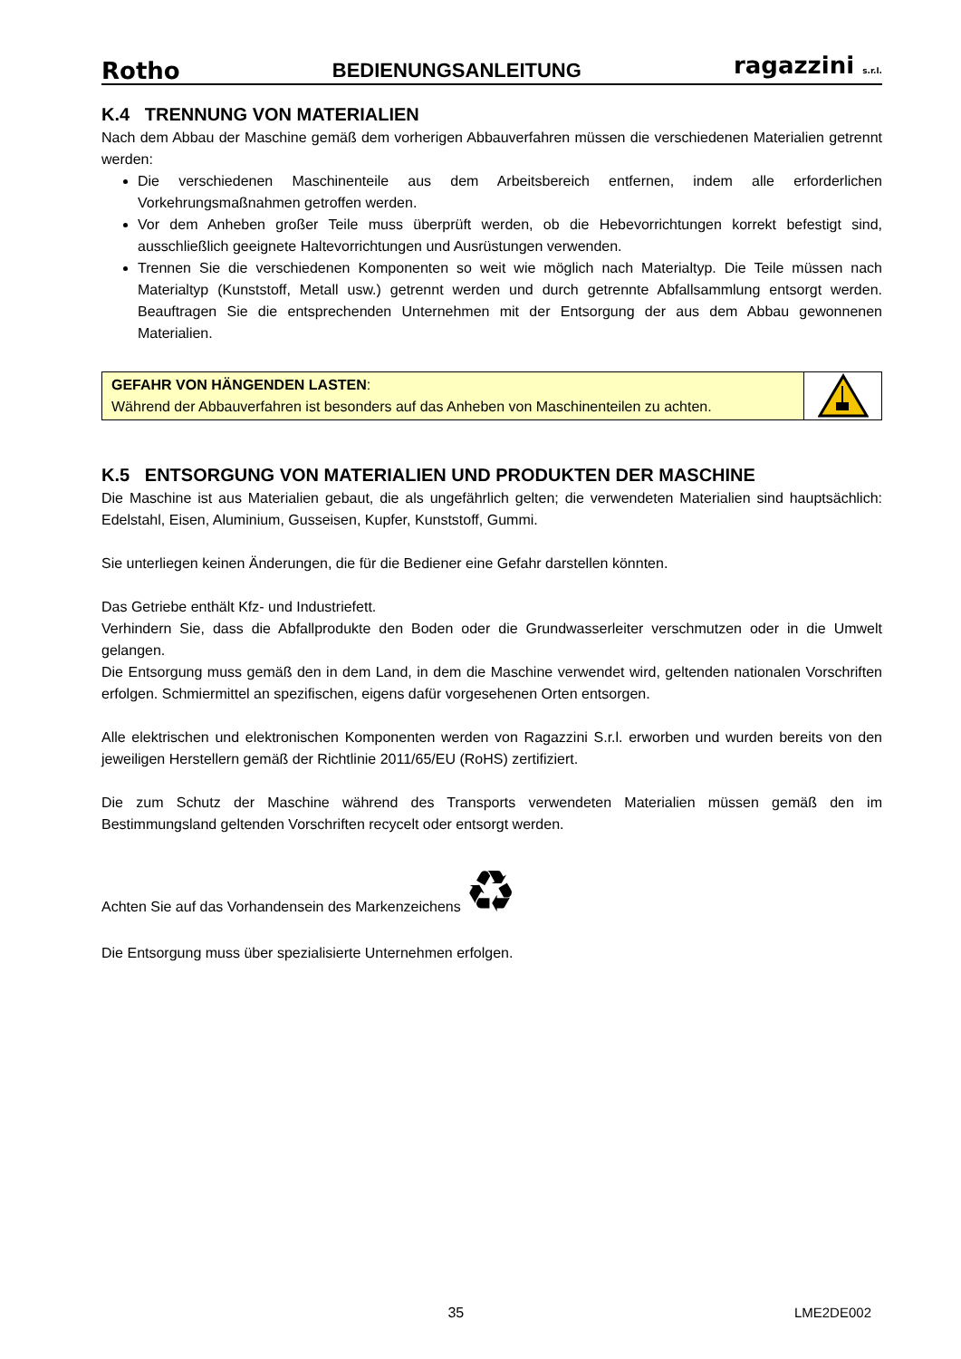Rotho BEDIENUNGSANLEITUNG ragazzini s.r.l.
K.4 TRENNUNG VON MATERIALIEN
Nach dem Abbau der Maschine gemäß dem vorherigen Abbauverfahren müssen die verschiedenen Materialien getrennt werden:
Die verschiedenen Maschinenteile aus dem Arbeitsbereich entfernen, indem alle erforderlichen Vorkehrungsmaßnahmen getroffen werden.
Vor dem Anheben großer Teile muss überprüft werden, ob die Hebevorrichtungen korrekt befestigt sind, ausschließlich geeignete Haltevorrichtungen und Ausrüstungen verwenden.
Trennen Sie die verschiedenen Komponenten so weit wie möglich nach Materialtyp. Die Teile müssen nach Materialtyp (Kunststoff, Metall usw.) getrennt werden und durch getrennte Abfallsammlung entsorgt werden. Beauftragen Sie die entsprechenden Unternehmen mit der Entsorgung der aus dem Abbau gewonnenen Materialien.
GEFAHR VON HÄNGENDEN LASTEN:
Während der Abbauverfahren ist besonders auf das Anheben von Maschinenteilen zu achten.
K.5 ENTSORGUNG VON MATERIALIEN UND PRODUKTEN DER MASCHINE
Die Maschine ist aus Materialien gebaut, die als ungefährlich gelten; die verwendeten Materialien sind hauptsächlich: Edelstahl, Eisen, Aluminium, Gusseisen, Kupfer, Kunststoff, Gummi.
Sie unterliegen keinen Änderungen, die für die Bediener eine Gefahr darstellen könnten.
Das Getriebe enthält Kfz- und Industriefett.
Verhindern Sie, dass die Abfallprodukte den Boden oder die Grundwasserleiter verschmutzen oder in die Umwelt gelangen.
Die Entsorgung muss gemäß den in dem Land, in dem die Maschine verwendet wird, geltenden nationalen Vorschriften erfolgen. Schmiermittel an spezifischen, eigens dafür vorgesehenen Orten entsorgen.
Alle elektrischen und elektronischen Komponenten werden von Ragazzini S.r.l. erworben und wurden bereits von den jeweiligen Herstellern gemäß der Richtlinie 2011/65/EU (RoHS) zertifiziert.
Die zum Schutz der Maschine während des Transports verwendeten Materialien müssen gemäß den im Bestimmungsland geltenden Vorschriften recycelt oder entsorgt werden.
Achten Sie auf das Vorhandensein des Markenzeichens ♻
Die Entsorgung muss über spezialisierte Unternehmen erfolgen.
35 LME2DE002